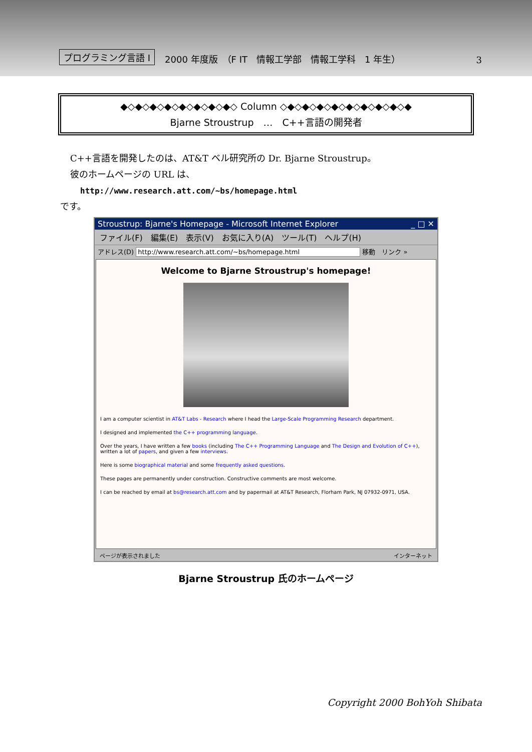プログラミング言語 I 2000 年度版　（F IT　情報工学部　情報工学科　1 年生） 3
◆◇◆◇◆◇◆◇◆◇◆◇◆◇◆◇ Column ◇◆◇◆◇◆◇◆◇◆◇◆◇◆◇◆◇◆
Bjarne Stroustrup　…　C++言語の開発者
C++言語を開発したのは、AT&T ベル研究所の Dr. Bjarne Stroustrup。
彼のホームページの URL は、
http://www.research.att.com/~bs/homepage.html
です。
Stroustrup: Bjarne's Homepage - Microsoft Internet Explorer _ □ ✕
ファイル(F)　編集(E)　表示(V)　お気に入り(A)　ツール(T)　ヘルプ(H)
アドレス(D) http://www.research.att.com/~bs/homepage.html 移動　リンク »
Welcome to Bjarne Stroustrup's homepage!
I am a computer scientist in AT&T Labs - Research where I head the Large-Scale Programming Research department.
I designed and implemented the C++ programming language.
Over the years, I have written a few books (including The C++ Programming Language and The Design and Evolution of C++), written a lot of papers, and given a few interviews.
Here is some biographical material and some frequently asked questions.
These pages are permanently under construction. Constructive comments are most welcome.
I can be reached by email at bs@research.att.com and by papermail at AT&T Research, Florham Park, NJ 07932-0971, USA.
ページが表示されました インターネット
Bjarne Stroustrup 氏のホームページ
Copyright 2000 BohYoh Shibata